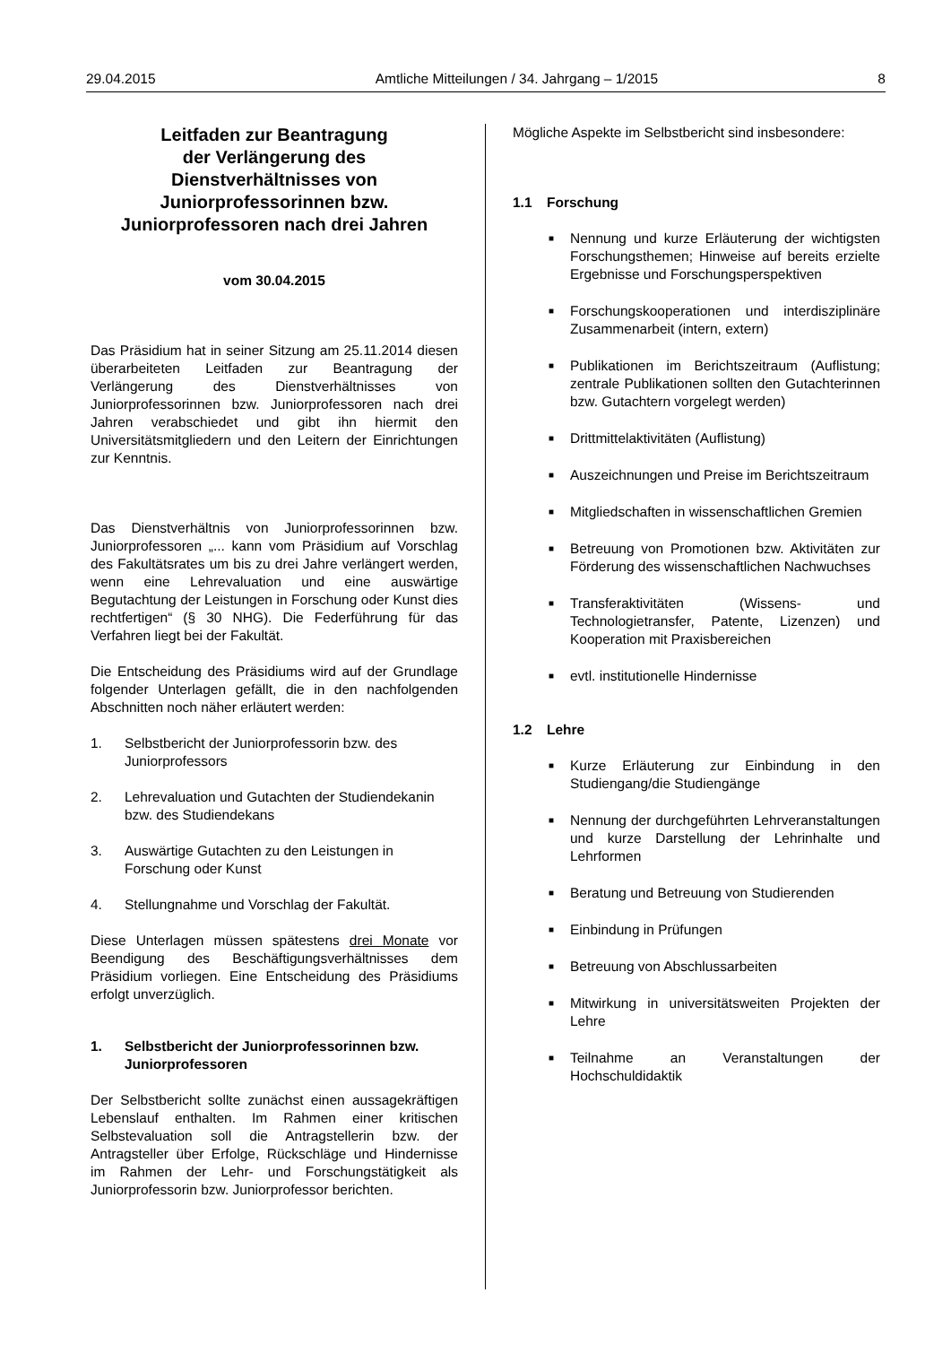29.04.2015 Amtliche Mitteilungen / 34. Jahrgang – 1/2015 8
Leitfaden zur Beantragung
der Verlängerung des
Dienstverhältnisses von
Juniorprofessorinnen bzw.
Juniorprofessoren nach drei Jahren
vom 30.04.2015
Das Präsidium hat in seiner Sitzung am 25.11.2014 diesen überarbeiteten Leitfaden zur Beantragung der Verlängerung des Dienstverhältnisses von Juniorprofessorinnen bzw. Juniorprofessoren nach drei Jahren verabschiedet und gibt ihn hiermit den Universitätsmitgliedern und den Leitern der Einrichtungen zur Kenntnis.
Das Dienstverhältnis von Juniorprofessorinnen bzw. Juniorprofessoren „... kann vom Präsidium auf Vorschlag des Fakultätsrates um bis zu drei Jahre verlängert werden, wenn eine Lehrevaluation und eine auswärtige Begutachtung der Leistungen in Forschung oder Kunst dies rechtfertigen“ (§ 30 NHG). Die Federführung für das Verfahren liegt bei der Fakultät.
Die Entscheidung des Präsidiums wird auf der Grundlage folgender Unterlagen gefällt, die in den nachfolgenden Abschnitten noch näher erläutert werden:
1. Selbstbericht der Juniorprofessorin bzw. des Juniorprofessors
2. Lehrevaluation und Gutachten der Studiendekanin bzw. des Studiendekans
3. Auswärtige Gutachten zu den Leistungen in Forschung oder Kunst
4. Stellungnahme und Vorschlag der Fakultät.
Diese Unterlagen müssen spätestens drei Monate vor Beendigung des Beschäftigungsverhältnisses dem Präsidium vorliegen. Eine Entscheidung des Präsidiums erfolgt unverzüglich.
1. Selbstbericht der Juniorprofessorinnen bzw. Juniorprofessoren
Der Selbstbericht sollte zunächst einen aussagekräftigen Lebenslauf enthalten. Im Rahmen einer kritischen Selbstevaluation soll die Antragstellerin bzw. der Antragsteller über Erfolge, Rückschläge und Hindernisse im Rahmen der Lehr- und Forschungstätigkeit als Juniorprofessorin bzw. Juniorprofessor berichten.
Mögliche Aspekte im Selbstbericht sind insbesondere:
1.1 Forschung
■ Nennung und kurze Erläuterung der wichtigsten Forschungsthemen; Hinweise auf bereits erzielte Ergebnisse und Forschungsperspektiven
■ Forschungskooperationen und interdisziplinäre Zusammenarbeit (intern, extern)
■ Publikationen im Berichtszeitraum (Auflistung; zentrale Publikationen sollten den Gutachterinnen bzw. Gutachtern vorgelegt werden)
■ Drittmittelaktivitäten (Auflistung)
■ Auszeichnungen und Preise im Berichtszeitraum
■ Mitgliedschaften in wissenschaftlichen Gremien
■ Betreuung von Promotionen bzw. Aktivitäten zur Förderung des wissenschaftlichen Nachwuchses
■ Transferaktivitäten (Wissens- und Technologietransfer, Patente, Lizenzen) und Kooperation mit Praxisbereichen
■ evtl. institutionelle Hindernisse
1.2 Lehre
■ Kurze Erläuterung zur Einbindung in den Studiengang/die Studiengänge
■ Nennung der durchgeführten Lehrveranstaltungen und kurze Darstellung der Lehrinhalte und Lehrformen
■ Beratung und Betreuung von Studierenden
■ Einbindung in Prüfungen
■ Betreuung von Abschlussarbeiten
■ Mitwirkung in universitätsweiten Projekten der Lehre
■ Teilnahme an Veranstaltungen der Hochschuldidaktik